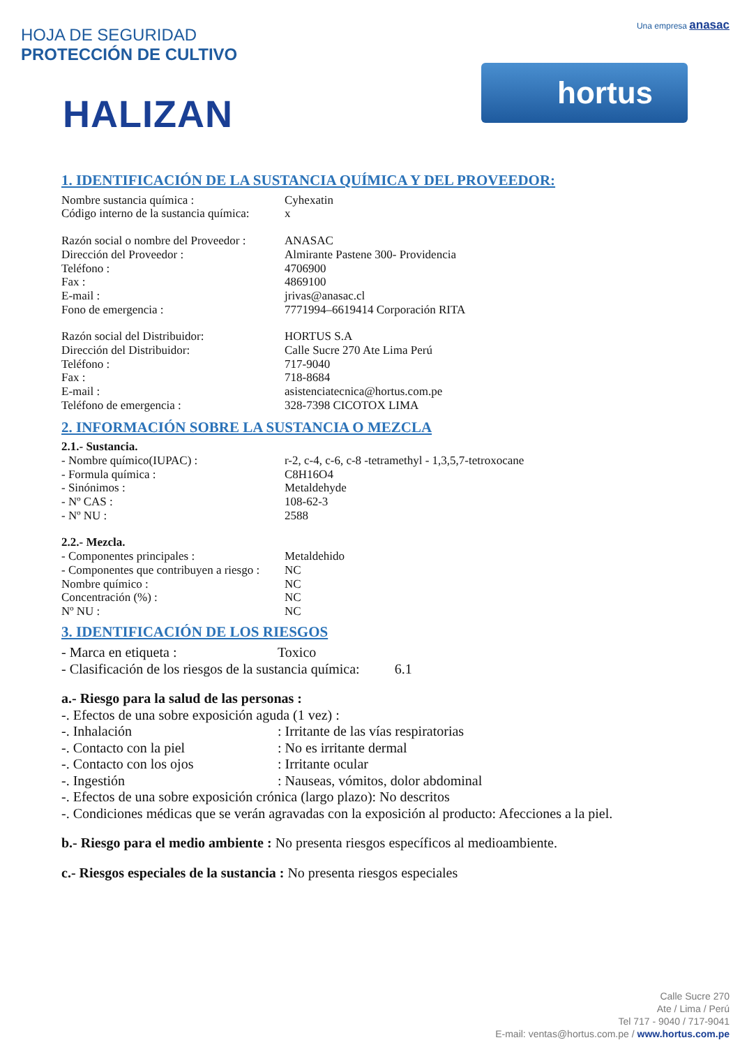Una empresa anasac
hortus
HOJA DE SEGURIDAD
PROTECCIÓN DE CULTIVO
HALIZAN
1. IDENTIFICACIÓN DE LA SUSTANCIA QUÍMICA Y DEL PROVEEDOR:
Nombre sustancia química : Cyhexatin
Código interno de la sustancia química: x
Razón social o nombre del Proveedor : ANASAC
Dirección del Proveedor : Almirante Pastene 300- Providencia
Teléfono : 4706900
Fax : 4869100
E-mail : jrivas@anasac.cl
Fono de emergencia : 7771994–6619414 Corporación RITA
Razón social del Distribuidor: HORTUS S.A
Dirección del Distribuidor: Calle Sucre 270 Ate Lima Perú
Teléfono : 717-9040
Fax : 718-8684
E-mail : asistenciatecnica@hortus.com.pe
Teléfono de emergencia : 328-7398 CICOTOX LIMA
2. INFORMACIÓN SOBRE LA SUSTANCIA O MEZCLA
2.1.- Sustancia.
- Nombre químico(IUPAC) : r-2, c-4, c-6, c-8 -tetramethyl - 1,3,5,7-tetroxocane
- Formula química : C8H16O4
- Sinónimos : Metaldehyde
- Nº CAS : 108-62-3
- Nº NU : 2588
2.2.- Mezcla.
- Componentes principales : Metaldehido
- Componentes que contribuyen a riesgo : NC
Nombre químico : NC
Concentración (%) : NC
Nº NU : NC
3. IDENTIFICACIÓN DE LOS RIESGOS
- Marca en etiqueta : Toxico
- Clasificación de los riesgos de la sustancia química: 6.1
a.- Riesgo para la salud de las personas :
-. Efectos de una sobre exposición aguda (1 vez) :
-. Inhalación: Irritante de las vías respiratorias
-. Contacto con la piel: No es irritante dermal
-. Contacto con los ojos: Irritante ocular
-. Ingestión: Nauseas, vómitos, dolor abdominal
-. Efectos de una sobre exposición crónica (largo plazo): No descritos
-. Condiciones médicas que se verán agravadas con la exposición al producto: Afecciones a la piel.
b.- Riesgo para el medio ambiente : No presenta riesgos específicos al medioambiente.
c.- Riesgos especiales de la sustancia : No presenta riesgos especiales
Calle Sucre 270
Ate / Lima / Perú
Tel 717 - 9040 / 717-9041
E-mail: ventas@hortus.com.pe / www.hortus.com.pe